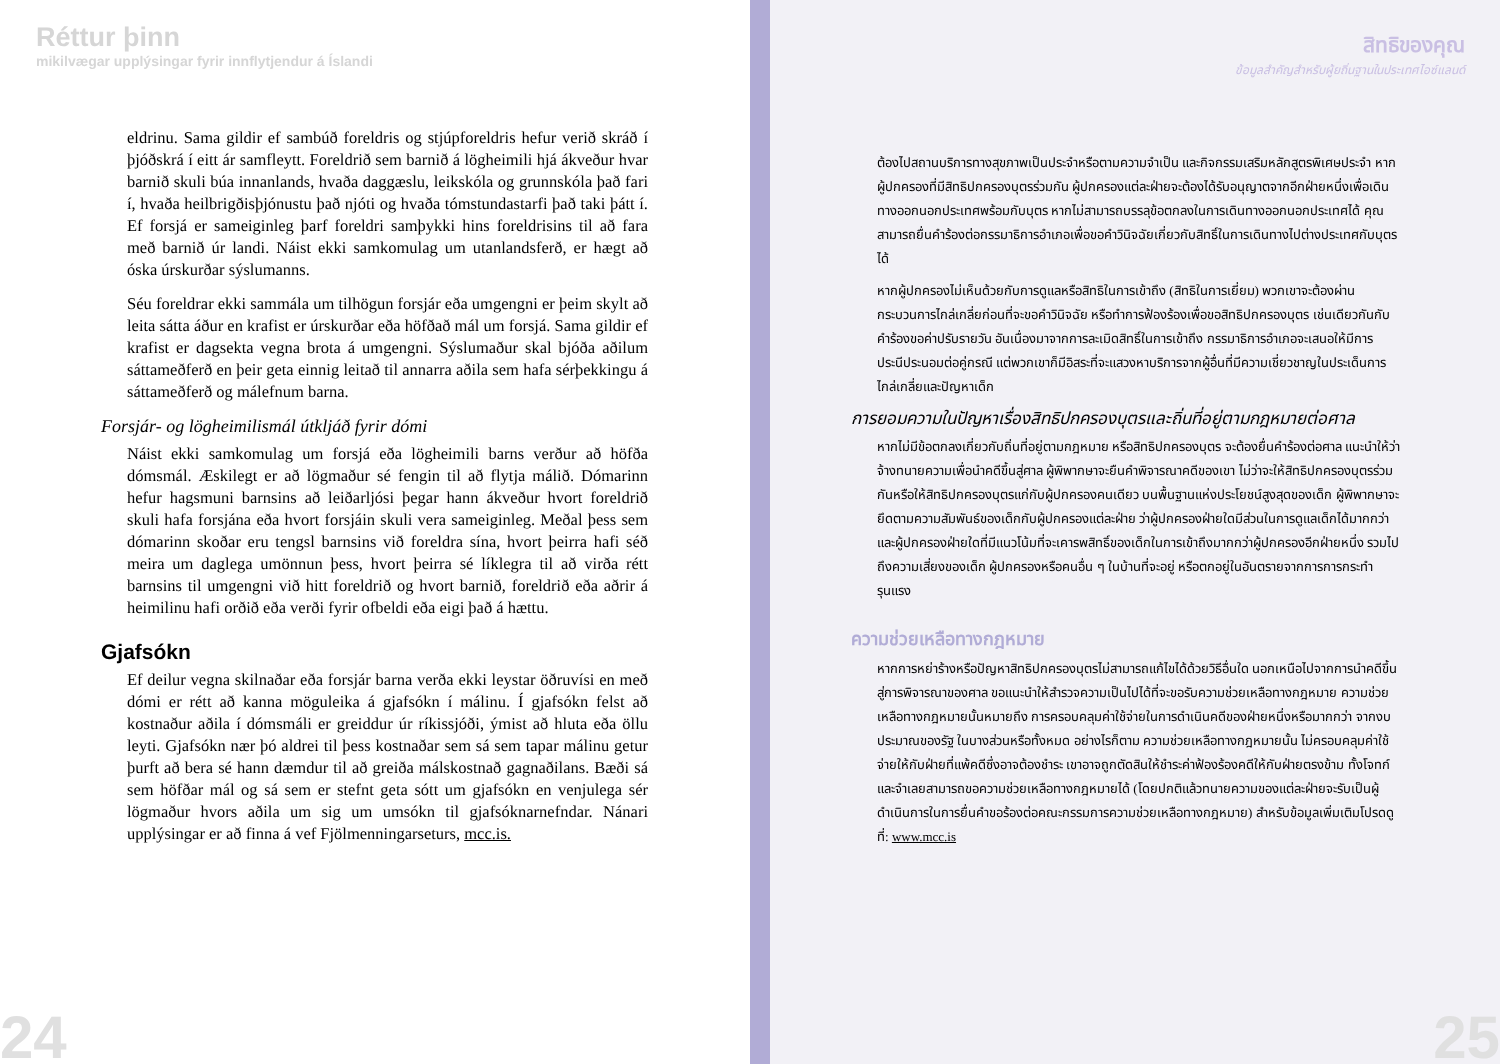Réttur þinn
mikilvægar upplýsingar fyrir innflytjendur á Íslandi
eldrinu. Sama gildir ef sambúð foreldris og stjúpforeldris hefur verið skráð í þjóðskrá í eitt ár samfleytt. Foreldrið sem barnið á lögheimili hjá ákveður hvar barnið skuli búa innanlands, hvaða daggæslu, leikskóla og grunnskóla það fari í, hvaða heilbrigðisþjónustu það njóti og hvaða tómstundastarfi það taki þátt í. Ef forsjá er sameiginleg þarf foreldri samþykki hins foreldrisins til að fara með barnið úr landi. Náist ekki samkomulag um utanlandsferð, er hægt að óska úrskurðar sýslumanns.
Séu foreldrar ekki sammála um tilhögun forsjár eða umgengni er þeim skylt að leita sátta áður en krafist er úrskurðar eða höfðað mál um forsjá. Sama gildir ef krafist er dagsekta vegna brota á umgengni. Sýslumaður skal bjóða aðilum sáttameðferð en þeir geta einnig leitað til annarra aðila sem hafa sérþekkingu á sáttameðferð og málefnum barna.
Forsjár- og lögheimilismál útkljáð fyrir dómi
Náist ekki samkomulag um forsjá eða lögheimili barns verður að höfða dómsmál. Æskilegt er að lögmaður sé fengin til að flytja málið. Dómarinn hefur hagsmuni barnsins að leiðarljósi þegar hann ákveður hvort foreldrið skuli hafa forsjána eða hvort forsjáin skuli vera sameiginleg. Meðal þess sem dómarinn skoðar eru tengsl barnsins við foreldra sína, hvort þeirra hafi séð meira um daglega umönnun þess, hvort þeirra sé líklegra til að virða rétt barnsins til umgengni við hitt foreldrið og hvort barnið, foreldrið eða aðrir á heimilinu hafi orðið eða verði fyrir ofbeldi eða eigi það á hættu.
Gjafsókn
Ef deilur vegna skilnaðar eða forsjár barna verða ekki leystar öðruvísi en með dómi er rétt að kanna möguleika á gjafsókn í málinu. Í gjafsókn felst að kostnaður aðila í dómsmáli er greiddur úr ríkissjóði, ýmist að hluta eða öllu leyti. Gjafsókn nær þó aldrei til þess kostnaðar sem sá sem tapar málinu getur þurft að bera sé hann dæmdur til að greiða málskostnað gagnaðilans. Bæði sá sem höfðar mál og sá sem er stefnt geta sótt um gjafsókn en venjulega sér lögmaður hvors aðila um sig um umsókn til gjafsóknarnefndar. Nánari upplýsingar er að finna á vef Fjölmenningarseturs, mcc.is.
24
สิทธิของคุณ
ข้อมูลสำคัญสำหรับผู้ยถิ่นฐานในประเทศไอซ์แลนด์
ต้องไปสถานบริการทางสุขภาพเป็นประจำหรือตามความจำเป็น และกิจกรรมเสริมหลักสูตรพิเศษประจำ หากผู้ปกครองที่มีสิทธิปกครองบุตรร่วมกัน ผู้ปกครองแต่ละฝ่ายจะต้องได้รับอนุญาตจากอีกฝ่ายหนึ่งเพื่อเดินทางออกนอกประเทศพร้อมกับบุตร หากไม่สามารถบรรลุข้อตกลงในการเดินทางออกนอกประเทศได้ คุณสามารถยื่นคำร้องต่อกรรมาธิการอำเภอเพื่อขอคำวินิจฉัยเกี่ยวกับสิทธิ์ในการเดินทางไปต่างประเทศกับบุตรได้
หากผู้ปกครองไม่เห็นด้วยกับการดูแลหรือสิทธิในการเข้าถึง (สิทธิในการเยี่ยม) พวกเขาจะต้องผ่านกระบวนการไกล่เกลี่ยก่อนที่จะขอคำวินิจฉัย หรือทำการฟ้องร้องเพื่อขอสิทธิปกครองบุตร เช่นเดียวกันกับคำร้องขอค่าปรับรายวัน อันเนื่องมาจากการละเมิดสิทธิ์ในการเข้าถึง กรรมาธิการอำเภอจะเสนอให้มีการประนีประนอมต่อคู่กรณี แต่พวกเขาก็มีอิสระที่จะแสวงหาบริการจากผู้อื่นที่มีความเชี่ยวชาญในประเด็นการไกล่เกลี่ยและปัญหาเด็ก
การยอมความในปัญหาเรื่องสิทธิปกครองบุตรและถิ่นที่อยู่ตามกฎหมายต่อศาล
หากไม่มีข้อตกลงเกี่ยวกับถิ่นที่อยู่ตามกฎหมาย หรือสิทธิปกครองบุตร จะต้องยื่นคำร้องต่อศาล แนะนำให้ว่าจ้างทนายความเพื่อนำคดีขึ้นสู่ศาล ผู้พิพากษาจะยืนคำพิจารณาคดีของเขา ไม่ว่าจะให้สิทธิปกครองบุตรร่วมกันหรือให้สิทธิปกครองบุตรแก่กับผู้ปกครองคนเดียว บนพื้นฐานแห่งประโยชน์สูงสุดของเด็ก ผู้พิพากษาจะยึดตามความสัมพันธ์ของเด็กกับผู้ปกครองแต่ละฝ่าย ว่าผู้ปกครองฝ่ายใดมีส่วนในการดูแลเด็กได้มากกว่า และผู้ปกครองฝ่ายใดที่มีแนวโน้มที่จะเคารพสิทธิ์ของเด็กในการเข้าถึงมากกว่าผู้ปกครองอีกฝ่ายหนึ่ง รวมไปถึงความเสี่ยงของเด็ก ผู้ปกครองหรือคนอื่น ๆ ในบ้านที่จะอยู่ หรือตกอยู่ในอันตรายจากการการกระทำรุนแรง
ความช่วยเหลือทางกฎหมาย
หากการหย่าร้างหรือปัญหาสิทธิปกครองบุตรไม่สามารถแก้ไขได้ด้วยวิธีอื่นใด นอกเหนือไปจากการนำคดีขึ้นสู่การพิจารณาของศาล ขอแนะนำให้สำรวจความเป็นไปได้ที่จะขอรับความช่วยเหลือทางกฎหมาย ความช่วยเหลือทางกฎหมายนั้นหมายถึง การครอบคลุมค่าใช้จ่ายในการดำเนินคดีของฝ่ายหนึ่งหรือมากกว่า จากงบประมาณของรัฐ ในบางส่วนหรือทั้งหมด อย่างไรก็ตาม ความช่วยเหลือทางกฎหมายนั้น ไม่ครอบคลุมค่าใช้จ่ายให้กับฝ่ายที่แพ้คดีซึ่งอาจต้องชำระ เขาอาจถูกตัดสินให้ชำระค่าฟ้องร้องคดีให้กับฝ่ายตรงข้าม ทั้งโจทก์และจำเลยสามารถขอความช่วยเหลือทางกฎหมายได้ (โดยปกติแล้วทนายความของแต่ละฝ่ายจะรับเป็นผู้ดำเนินการในการยื่นคำขอร้องต่อคณะกรรมการความช่วยเหลือทางกฎหมาย) สำหรับข้อมูลเพิ่มเติมโปรดดูที่: www.mcc.is
25